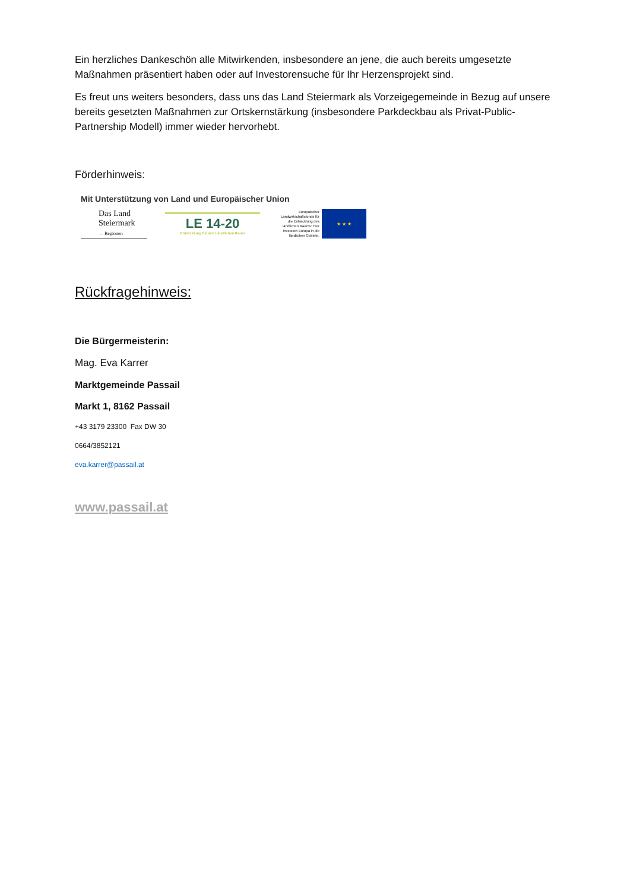Ein herzliches Dankeschön alle Mitwirkenden, insbesondere an jene, die auch bereits umgesetzte Maßnahmen präsentiert haben oder auf Investorensuche für Ihr Herzensprojekt sind.
Es freut uns weiters besonders, dass uns das Land Steiermark als Vorzeigegemeinde in Bezug auf unsere bereits gesetzten Maßnahmen zur Ortskernstärkung (insbesondere Parkdeckbau als Privat-Public-Partnership Modell) immer wieder hervorhebt.
Förderhinweis:
Mit Unterstützung von Land und Europäischer Union
Das Land Steiermark
→ Regionen
LE 14-20
Entwicklung für den Ländlichen Raum
Europäischer Landwirtschaftsfonds für die Entwicklung des ländlichen Raums: Hier investiert Europa in die ländlichen Gebiete.
★ ★ ★
Rückfragehinweis:
Die Bürgermeisterin:
Mag. Eva Karrer
Marktgemeinde Passail
Markt 1, 8162 Passail
+43 3179 23300 Fax DW 30
0664/3852121
eva.karrer@passail.at
www.passail.at